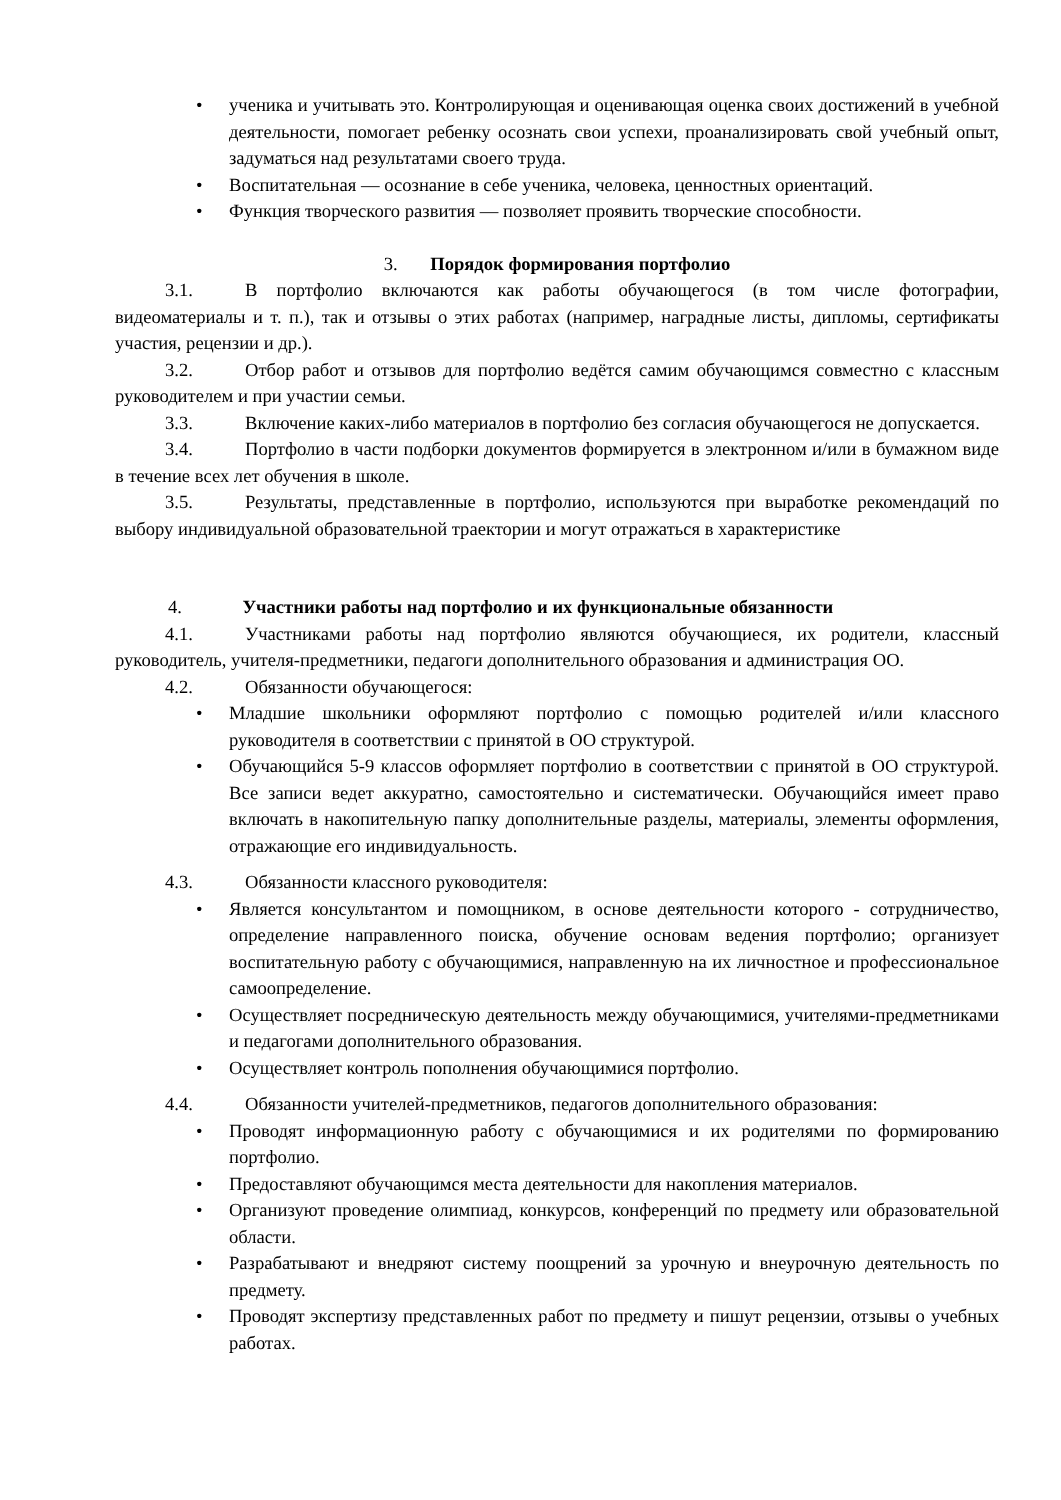• ученика и учитывать это. Контролирующая и оценивающая оценка своих достижений в учебной деятельности, помогает ребенку осознать свои успехи, проанализировать свой учебный опыт, задуматься над результатами своего труда.
• Воспитательная — осознание в себе ученика, человека, ценностных ориентаций.
• Функция творческого развития — позволяет проявить творческие способности.
3. Порядок формирования портфолио
3.1. В портфолио включаются как работы обучающегося (в том числе фотографии, видеоматериалы и т. п.), так и отзывы о этих работах (например, наградные листы, дипломы, сертификаты участия, рецензии и др.).
3.2. Отбор работ и отзывов для портфолио ведётся самим обучающимся совместно с классным руководителем и при участии семьи.
3.3. Включение каких-либо материалов в портфолио без согласия обучающегося не допускается.
3.4. Портфолио в части подборки документов формируется в электронном и/или в бумажном виде в течение всех лет обучения в школе.
3.5. Результаты, представленные в портфолио, используются при выработке рекомендаций по выбору индивидуальной образовательной траектории и могут отражаться в характеристике
4. Участники работы над портфолио и их функциональные обязанности
4.1. Участниками работы над портфолио являются обучающиеся, их родители, классный руководитель, учителя-предметники, педагоги дополнительного образования и администрация ОО.
4.2. Обязанности обучающегося:
• Младшие школьники оформляют портфолио с помощью родителей и/или классного руководителя в соответствии с принятой в ОО структурой.
• Обучающийся 5-9 классов оформляет портфолио в соответствии с принятой в ОО структурой. Все записи ведет аккуратно, самостоятельно и систематически. Обучающийся имеет право включать в накопительную папку дополнительные разделы, материалы, элементы оформления, отражающие его индивидуальность.
4.3. Обязанности классного руководителя:
• Является консультантом и помощником, в основе деятельности которого - сотрудничество, определение направленного поиска, обучение основам ведения портфолио; организует воспитательную работу с обучающимися, направленную на их личностное и профессиональное самоопределение.
• Осуществляет посредническую деятельность между обучающимися, учителями-предметниками и педагогами дополнительного образования.
• Осуществляет контроль пополнения обучающимися портфолио.
4.4. Обязанности учителей-предметников, педагогов дополнительного образования:
• Проводят информационную работу с обучающимися и их родителями по формированию портфолио.
• Предоставляют обучающимся места деятельности для накопления материалов.
• Организуют проведение олимпиад, конкурсов, конференций по предмету или образовательной области.
• Разрабатывают и внедряют систему поощрений за урочную и внеурочную деятельность по предмету.
• Проводят экспертизу представленных работ по предмету и пишут рецензии, отзывы о учебных работах.